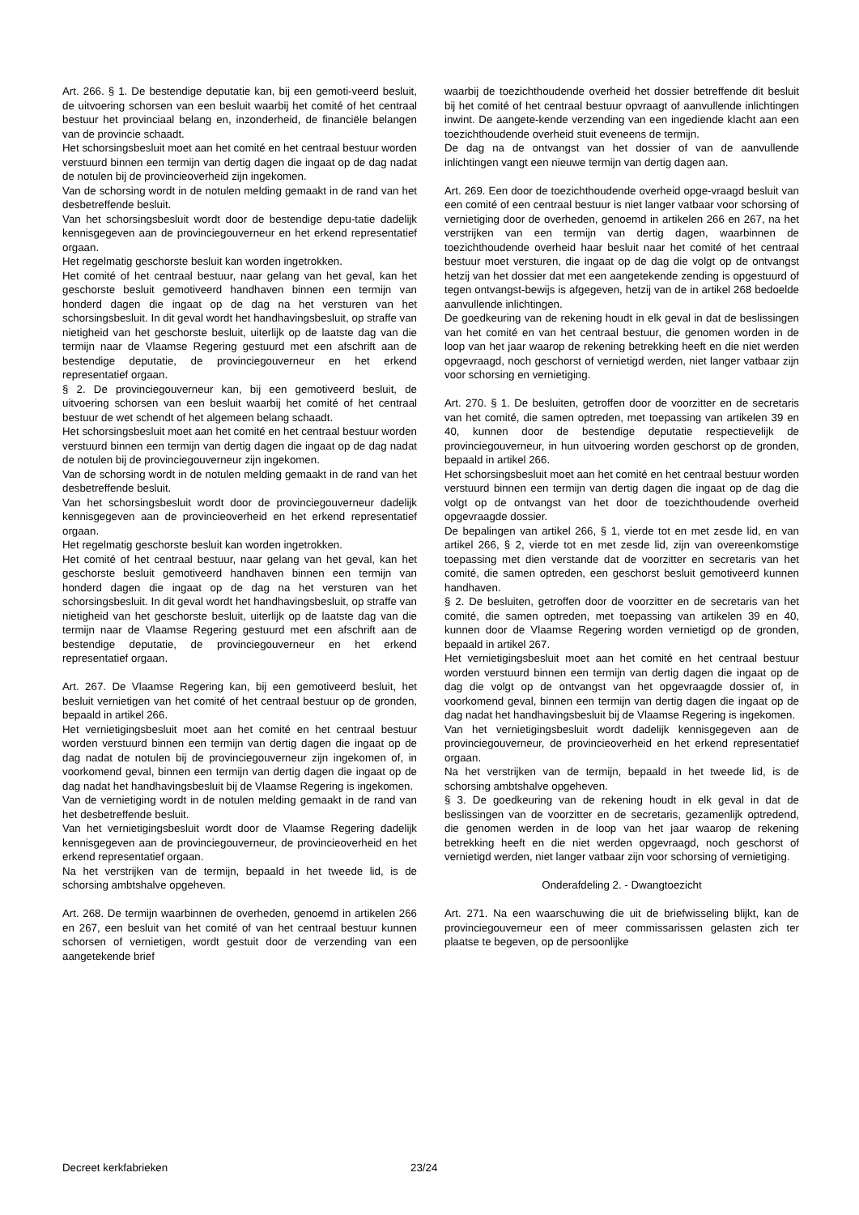Art. 266. § 1. De bestendige deputatie kan, bij een gemoti-veerd besluit, de uitvoering schorsen van een besluit waarbij het comité of het centraal bestuur het provinciaal belang en, inzonderheid, de financiële belangen van de provincie schaadt.
Het schorsingsbesluit moet aan het comité en het centraal bestuur worden verstuurd binnen een termijn van dertig dagen die ingaat op de dag nadat de notulen bij de provincieoverheid zijn ingekomen.
Van de schorsing wordt in de notulen melding gemaakt in de rand van het desbetreffende besluit.
Van het schorsingsbesluit wordt door de bestendige depu-tatie dadelijk kennisgegeven aan de provinciegouverneur en het erkend representatief orgaan.
Het regelmatig geschorste besluit kan worden ingetrokken.
Het comité of het centraal bestuur, naar gelang van het geval, kan het geschorste besluit gemotiveerd handhaven binnen een termijn van honderd dagen die ingaat op de dag na het versturen van het schorsingsbesluit. In dit geval wordt het handhavingsbesluit, op straffe van nietigheid van het geschorste besluit, uiterlijk op de laatste dag van die termijn naar de Vlaamse Regering gestuurd met een afschrift aan de bestendige deputatie, de provinciegouverneur en het erkend representatief orgaan.
§ 2. De provinciegouverneur kan, bij een gemotiveerd besluit, de uitvoering schorsen van een besluit waarbij het comité of het centraal bestuur de wet schendt of het algemeen belang schaadt.
Het schorsingsbesluit moet aan het comité en het centraal bestuur worden verstuurd binnen een termijn van dertig dagen die ingaat op de dag nadat de notulen bij de provinciegouverneur zijn ingekomen.
Van de schorsing wordt in de notulen melding gemaakt in de rand van het desbetreffende besluit.
Van het schorsingsbesluit wordt door de provinciegouverneur dadelijk kennisgegeven aan de provincieoverheid en het erkend representatief orgaan.
Het regelmatig geschorste besluit kan worden ingetrokken.
Het comité of het centraal bestuur, naar gelang van het geval, kan het geschorste besluit gemotiveerd handhaven binnen een termijn van honderd dagen die ingaat op de dag na het versturen van het schorsingsbesluit. In dit geval wordt het handhavingsbesluit, op straffe van nietigheid van het geschorste besluit, uiterlijk op de laatste dag van die termijn naar de Vlaamse Regering gestuurd met een afschrift aan de bestendige deputatie, de provinciegouverneur en het erkend representatief orgaan.
Art. 267. De Vlaamse Regering kan, bij een gemotiveerd besluit, het besluit vernietigen van het comité of het centraal bestuur op de gronden, bepaald in artikel 266.
Het vernietigingsbesluit moet aan het comité en het centraal bestuur worden verstuurd binnen een termijn van dertig dagen die ingaat op de dag nadat de notulen bij de provinciegouverneur zijn ingekomen of, in voorkomend geval, binnen een termijn van dertig dagen die ingaat op de dag nadat het handhavingsbesluit bij de Vlaamse Regering is ingekomen.
Van de vernietiging wordt in de notulen melding gemaakt in de rand van het desbetreffende besluit.
Van het vernietigingsbesluit wordt door de Vlaamse Regering dadelijk kennisgegeven aan de provinciegouverneur, de provincieoverheid en het erkend representatief orgaan.
Na het verstrijken van de termijn, bepaald in het tweede lid, is de schorsing ambtshalve opgeheven.
Art. 268. De termijn waarbinnen de overheden, genoemd in artikelen 266 en 267, een besluit van het comité of van het centraal bestuur kunnen schorsen of vernietigen, wordt gestuit door de verzending van een aangetekende brief
waarbij de toezichthoudende overheid het dossier betreffende dit besluit bij het comité of het centraal bestuur opvraagt of aanvullende inlichtingen inwint. De aangete-kende verzending van een ingediende klacht aan een toezichthoudende overheid stuit eveneens de termijn.
De dag na de ontvangst van het dossier of van de aanvullende inlichtingen vangt een nieuwe termijn van dertig dagen aan.
Art. 269. Een door de toezichthoudende overheid opge-vraagd besluit van een comité of een centraal bestuur is niet langer vatbaar voor schorsing of vernietiging door de overheden, genoemd in artikelen 266 en 267, na het verstrijken van een termijn van dertig dagen, waarbinnen de toezichthoudende overheid haar besluit naar het comité of het centraal bestuur moet versturen, die ingaat op de dag die volgt op de ontvangst hetzij van het dossier dat met een aangetekende zending is opgestuurd of tegen ontvangst-bewijs is afgegeven, hetzij van de in artikel 268 bedoelde aanvullende inlichtingen.
De goedkeuring van de rekening houdt in elk geval in dat de beslissingen van het comité en van het centraal bestuur, die genomen worden in de loop van het jaar waarop de rekening betrekking heeft en die niet werden opgevraagd, noch geschorst of vernietigd werden, niet langer vatbaar zijn voor schorsing en vernietiging.
Art. 270. § 1. De besluiten, getroffen door de voorzitter en de secretaris van het comité, die samen optreden, met toepassing van artikelen 39 en 40, kunnen door de bestendige deputatie respectievelijk de provinciegouverneur, in hun uitvoering worden geschorst op de gronden, bepaald in artikel 266.
Het schorsingsbesluit moet aan het comité en het centraal bestuur worden verstuurd binnen een termijn van dertig dagen die ingaat op de dag die volgt op de ontvangst van het door de toezichthoudende overheid opgevraagde dossier.
De bepalingen van artikel 266, § 1, vierde tot en met zesde lid, en van artikel 266, § 2, vierde tot en met zesde lid, zijn van overeenkomstige toepassing met dien verstande dat de voorzitter en secretaris van het comité, die samen optreden, een geschorst besluit gemotiveerd kunnen handhaven.
§ 2. De besluiten, getroffen door de voorzitter en de secretaris van het comité, die samen optreden, met toepassing van artikelen 39 en 40, kunnen door de Vlaamse Regering worden vernietigd op de gronden, bepaald in artikel 267.
Het vernietigingsbesluit moet aan het comité en het centraal bestuur worden verstuurd binnen een termijn van dertig dagen die ingaat op de dag die volgt op de ontvangst van het opgevraagde dossier of, in voorkomend geval, binnen een termijn van dertig dagen die ingaat op de dag nadat het handhavingsbesluit bij de Vlaamse Regering is ingekomen.
Van het vernietigingsbesluit wordt dadelijk kennisgegeven aan de provinciegouverneur, de provincieoverheid en het erkend representatief orgaan.
Na het verstrijken van de termijn, bepaald in het tweede lid, is de schorsing ambtshalve opgeheven.
§ 3. De goedkeuring van de rekening houdt in elk geval in dat de beslissingen van de voorzitter en de secretaris, gezamenlijk optredend, die genomen werden in de loop van het jaar waarop de rekening betrekking heeft en die niet werden opgevraagd, noch geschorst of vernietigd werden, niet langer vatbaar zijn voor schorsing of vernietiging.
Onderafdeling 2. - Dwangtoezicht
Art. 271. Na een waarschuwing die uit de briefwisseling blijkt, kan de provinciegouverneur een of meer commissarissen gelasten zich ter plaatse te begeven, op de persoonlijke
Decreet kerkfabrieken 23/24